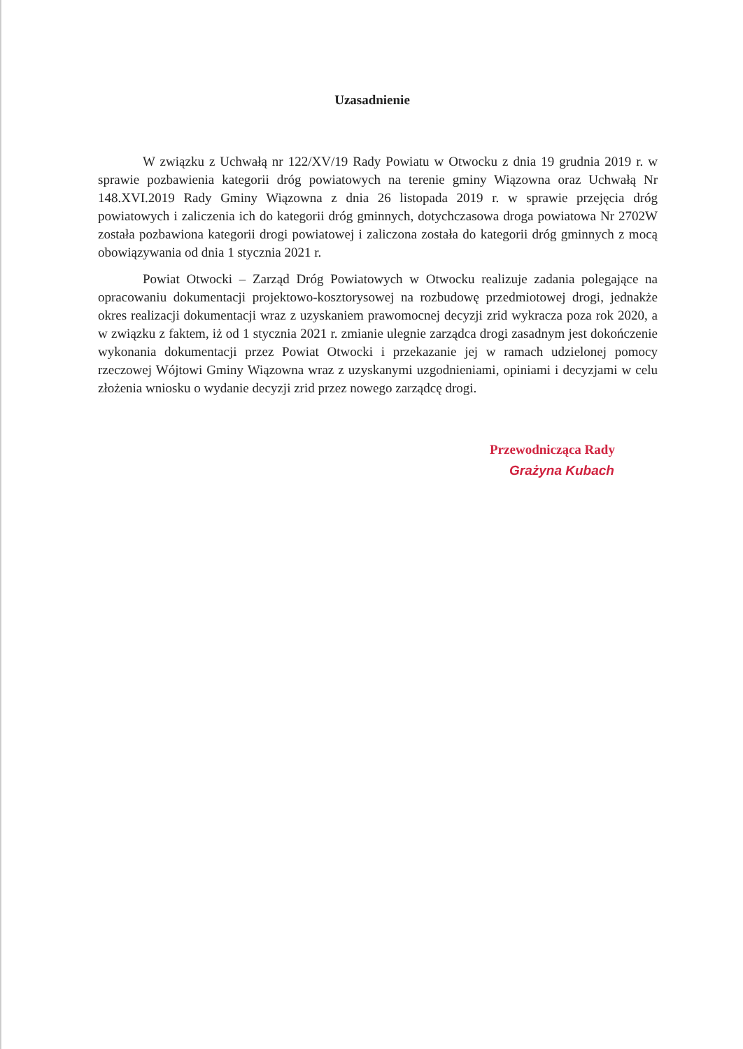Uzasadnienie
W związku z Uchwałą nr 122/XV/19 Rady Powiatu w Otwocku z dnia 19 grudnia 2019 r. w sprawie pozbawienia kategorii dróg powiatowych na terenie gminy Wiązowna oraz Uchwałą Nr 148.XVI.2019 Rady Gminy Wiązowna z dnia 26 listopada 2019 r. w sprawie przejęcia dróg powiatowych i zaliczenia ich do kategorii dróg gminnych, dotychczasowa droga powiatowa Nr 2702W została pozbawiona kategorii drogi powiatowej i zaliczona została do kategorii dróg gminnych z mocą obowiązywania od dnia 1 stycznia 2021 r.
Powiat Otwocki – Zarząd Dróg Powiatowych w Otwocku realizuje zadania polegające na opracowaniu dokumentacji projektowo-kosztorysowej na rozbudowę przedmiotowej drogi, jednakże okres realizacji dokumentacji wraz z uzyskaniem prawomocnej decyzji zrid wykracza poza rok 2020, a w związku z faktem, iż od 1 stycznia 2021 r. zmianie ulegnie zarządca drogi zasadnym jest dokończenie wykonania dokumentacji przez Powiat Otwocki i przekazanie jej w ramach udzielonej pomocy rzeczowej Wójtowi Gminy Wiązowna wraz z uzyskanymi uzgodnieniami, opiniami i decyzjami w celu złożenia wniosku o wydanie decyzji zrid przez nowego zarządcę drogi.
Przewodnicząca Rady
Grażyna Kubach